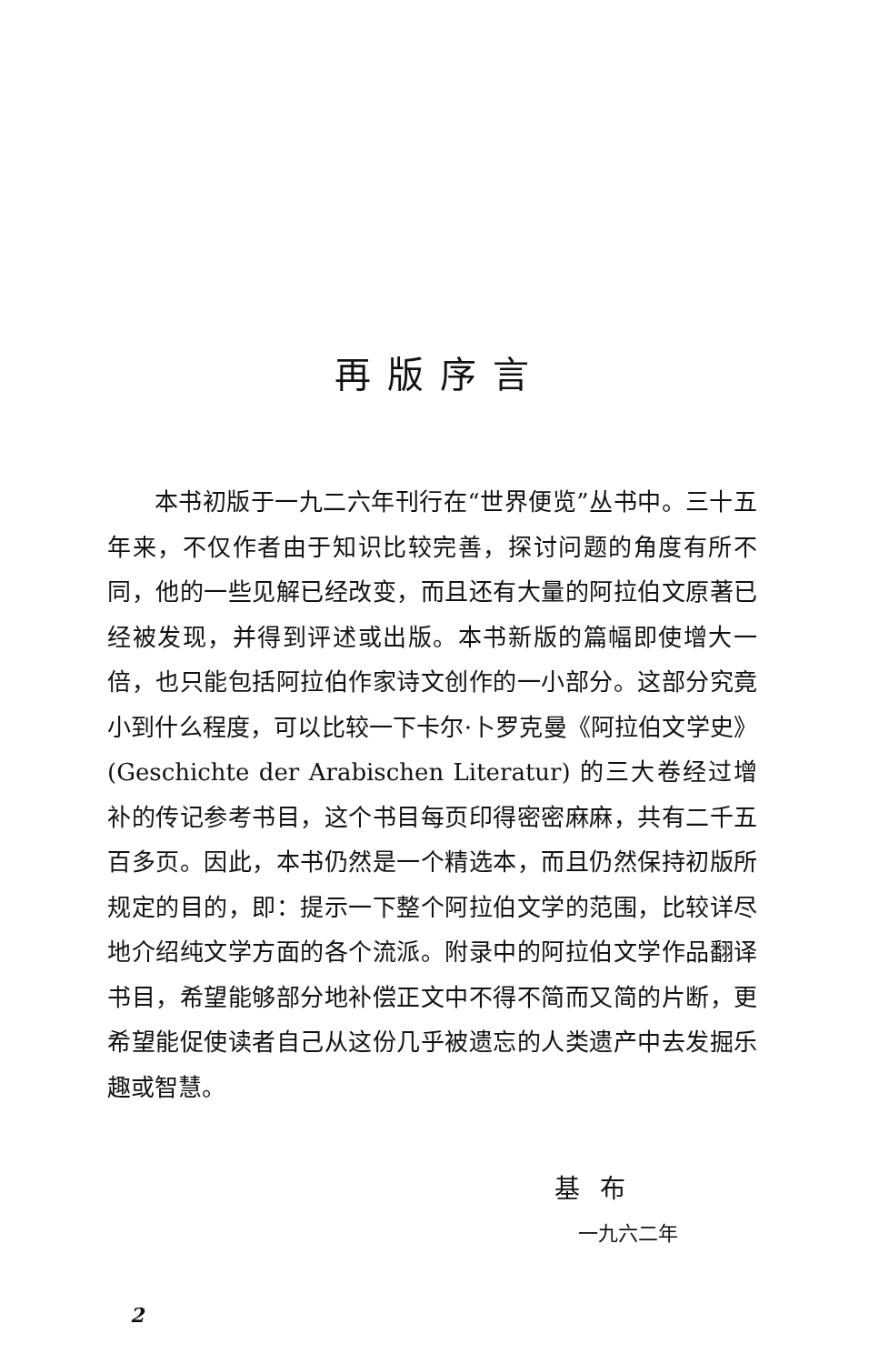再版序言
本书初版于一九二六年刊行在“世界便览”丛书中。三十五年来，不仅作者由于知识比较完善，探讨问题的角度有所不同，他的一些见解已经改变，而且还有大量的阿拉伯文原著已经被发现，并得到评述或出版。本书新版的篇幅即使增大一倍，也只能包括阿拉伯作家诗文创作的一小部分。这部分究竟小到什么程度，可以比较一下卡尔·卜罗克曼《阿拉伯文学史》(Geschichte der Arabischen Literatur) 的三大卷经过增补的传记参考书目，这个书目每页印得密密麻麻，共有二千五百多页。因此，本书仍然是一个精选本，而且仍然保持初版所规定的目的，即：提示一下整个阿拉伯文学的范围，比较详尽地介绍纯文学方面的各个流派。附录中的阿拉伯文学作品翻译书目，希望能够部分地补偿正文中不得不简而又简的片断，更希望能促使读者自己从这份几乎被遗忘的人类遗产中去发掘乐趣或智慧。
基布
一九六二年
2